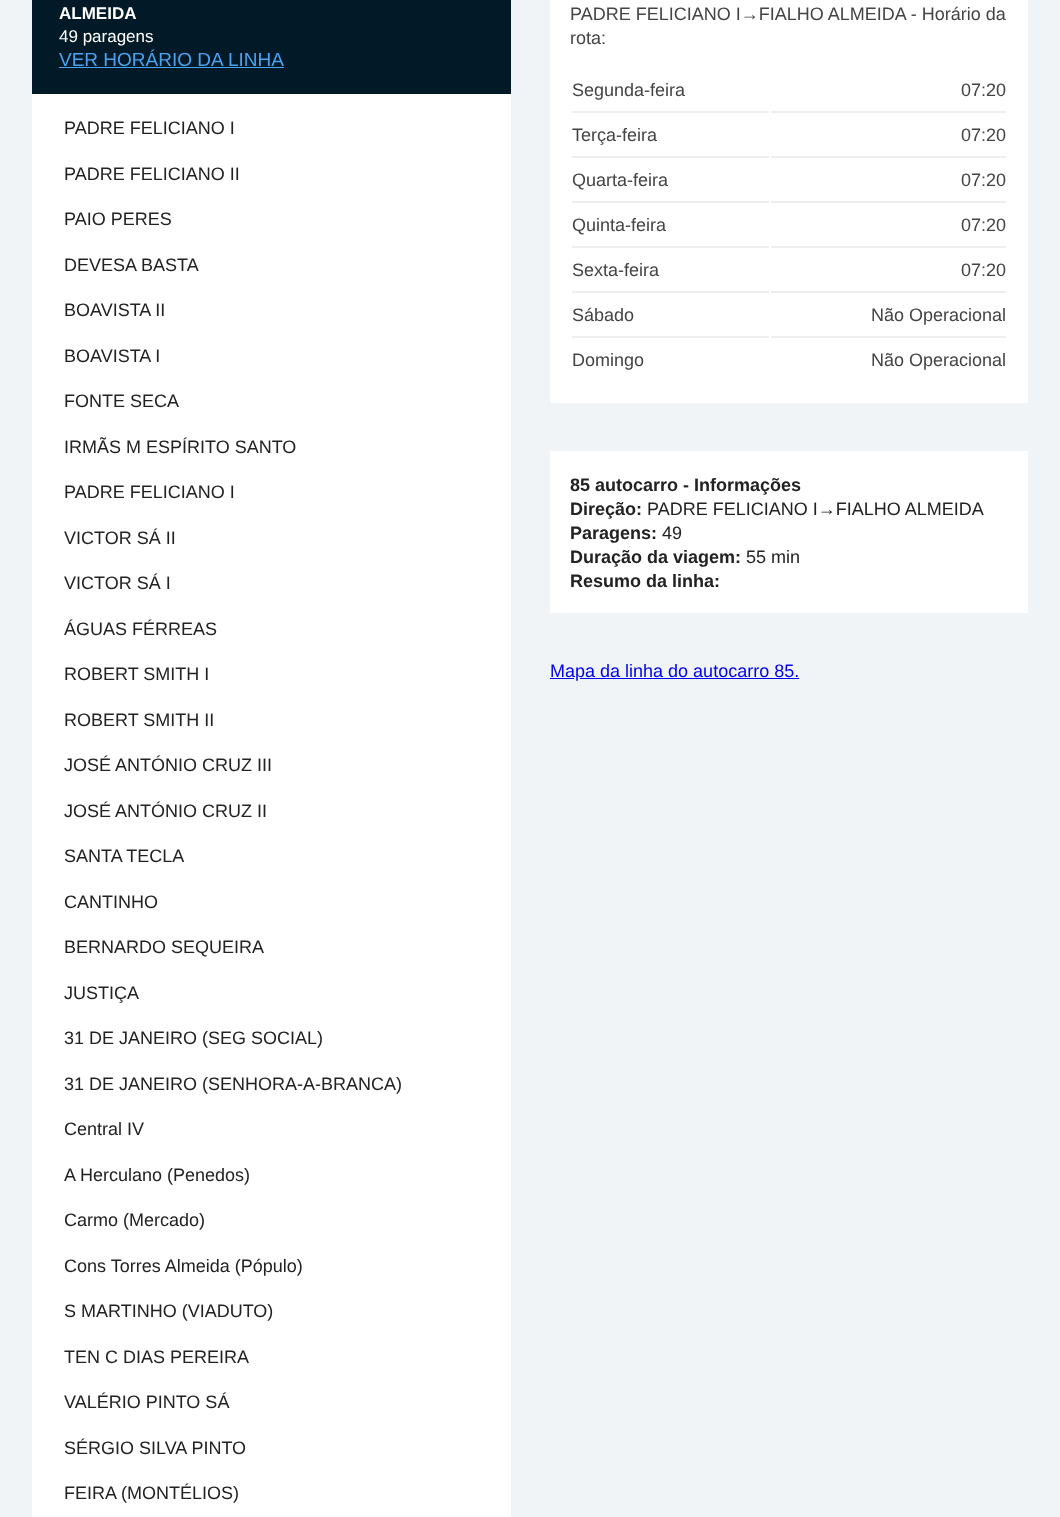ALMEIDA
49 paragens
VER HORÁRIO DA LINHA
PADRE FELICIANO I
PADRE FELICIANO II
PAIO PERES
DEVESA BASTA
BOAVISTA II
BOAVISTA I
FONTE SECA
IRMÃS M ESPÍRITO SANTO
PADRE FELICIANO I
VICTOR SÁ II
VICTOR SÁ I
ÁGUAS FÉRREAS
ROBERT SMITH I
ROBERT SMITH II
JOSÉ ANTÓNIO CRUZ III
JOSÉ ANTÓNIO CRUZ II
SANTA TECLA
CANTINHO
BERNARDO SEQUEIRA
JUSTIÇA
31 DE JANEIRO (SEG SOCIAL)
31 DE JANEIRO (SENHORA-A-BRANCA)
Central IV
A Herculano (Penedos)
Carmo (Mercado)
Cons Torres Almeida (Pópulo)
S MARTINHO (VIADUTO)
TEN C DIAS PEREIRA
VALÉRIO PINTO SÁ
SÉRGIO SILVA PINTO
FEIRA (MONTÉLIOS)
PADRE FELICIANO I→FIALHO ALMEIDA - Horário da rota:
| Segunda-feira | 07:20 |
| Terça-feira | 07:20 |
| Quarta-feira | 07:20 |
| Quinta-feira | 07:20 |
| Sexta-feira | 07:20 |
| Sábado | Não Operacional |
| Domingo | Não Operacional |
85 autocarro - Informações
Direção: PADRE FELICIANO I→FIALHO ALMEIDA
Paragens: 49
Duração da viagem: 55 min
Resumo da linha:
Mapa da linha do autocarro 85.